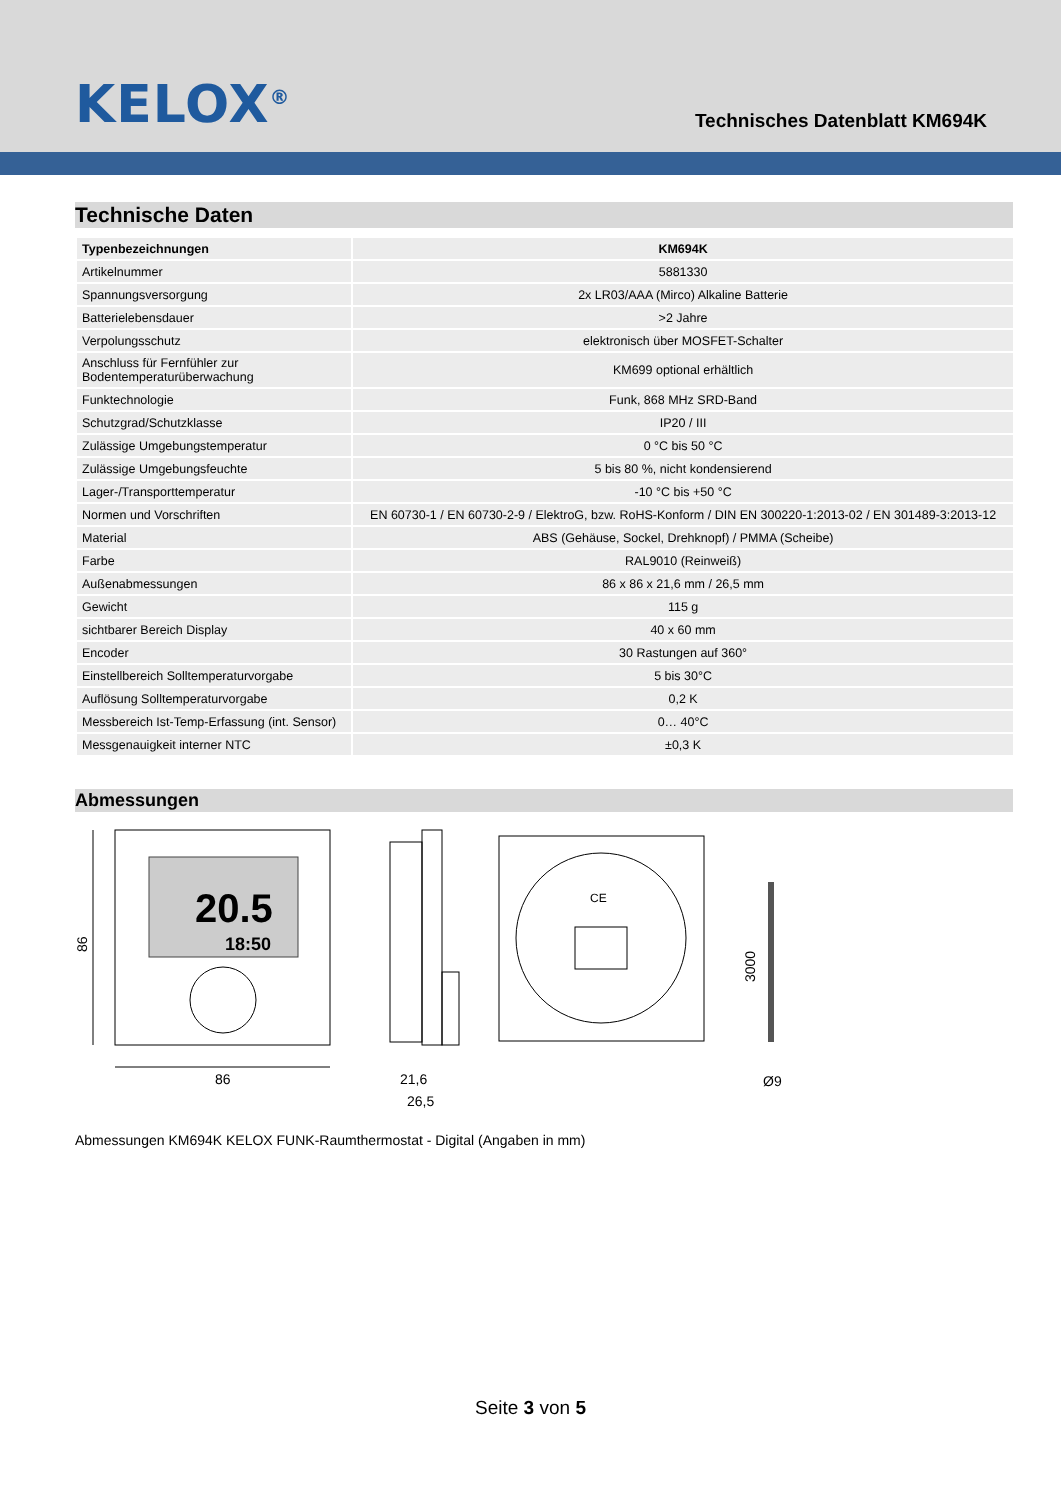KELOX<sup>®</sup>
Technisches Datenblatt KM694K
Technische Daten
| Typenbezeichnungen | KM694K |
| --- | --- |
| Artikelnummer | 5881330 |
| Spannungsversorgung | 2x LR03/AAA (Mirco) Alkaline Batterie |
| Batterielebensdauer | >2 Jahre |
| Verpolungsschutz | elektronisch über MOSFET-Schalter |
| Anschluss für Fernfühler zur Bodentemperaturüberwachung | KM699 optional erhältlich |
| Funktechnologie | Funk, 868 MHz SRD-Band |
| Schutzgrad/Schutzklasse | IP20 / III |
| Zulässige Umgebungstemperatur | 0 °C bis 50 °C |
| Zulässige Umgebungsfeuchte | 5 bis 80 %, nicht kondensierend |
| Lager-/Transporttemperatur | -10 °C bis +50 °C |
| Normen und Vorschriften | EN 60730-1 / EN 60730-2-9 / ElektroG, bzw. RoHS-Konform / DIN EN 300220-1:2013-02 / EN 301489-3:2013-12 |
| Material | ABS (Gehäuse, Sockel, Drehknopf) / PMMA (Scheibe) |
| Farbe | RAL9010 (Reinweiß) |
| Außenabmessungen | 86 x 86 x 21,6 mm / 26,5 mm |
| Gewicht | 115 g |
| sichtbarer Bereich Display | 40 x 60 mm |
| Encoder | 30 Rastungen auf 360° |
| Einstellbereich Solltemperaturvorgabe | 5 bis 30°C |
| Auflösung Solltemperaturvorgabe | 0,2 K |
| Messbereich Ist-Temp-Erfassung (int. Sensor) | 0… 40°C |
| Messgenauigkeit interner NTC | ±0,3 K |
Abmessungen
20.5
18:50
86
86
21,6
26,5
CE
3000
Ø9
Abmessungen KM694K KELOX FUNK-Raumthermostat - Digital (Angaben in mm)
Seite 3 von 5